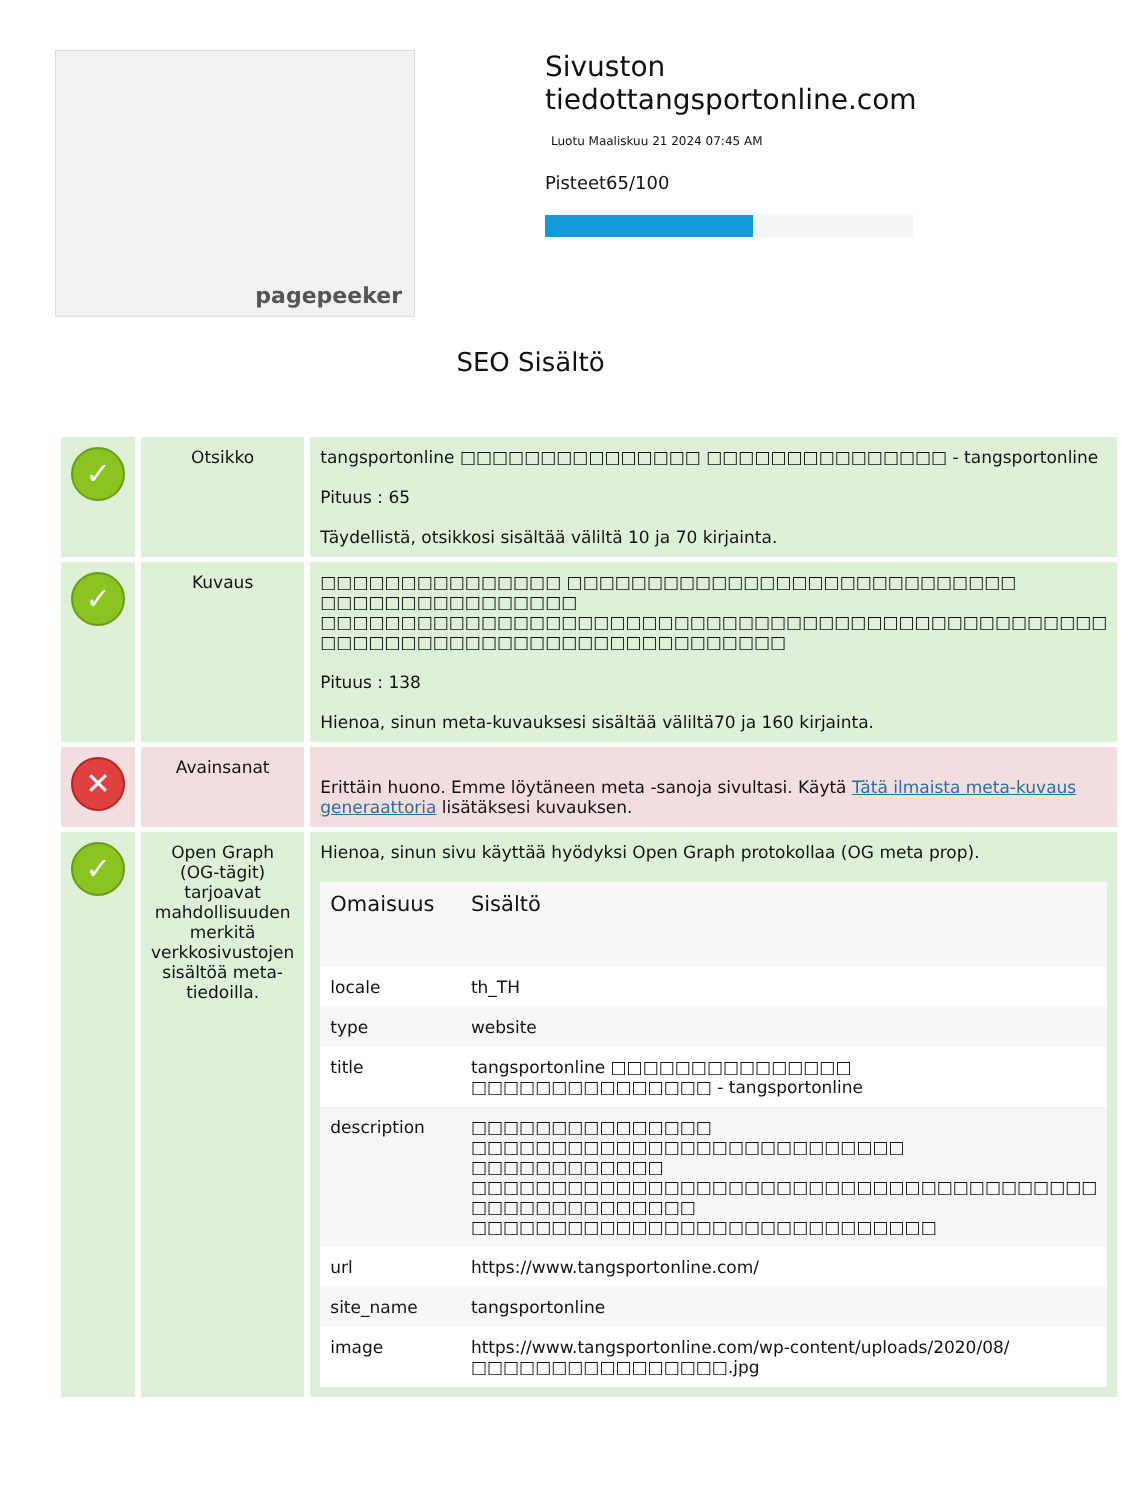pagepeeker
Sivuston tiedottangsportonline.com
Luotu Maaliskuu 21 2024 07:45 AM
Pisteet65/100
SEO Sisältö
| ✓ | Otsikko | tangsportonline □□□□□□□□□□□□□□□ □□□□□□□□□□□□□□□ - tangsportonline Pituus : 65 Täydellistä, otsikkosi sisältää väliltä 10 ja 70 kirjainta. |
| ✓ | Kuvaus | □□□□□□□□□□□□□□□ □□□□□□□□□□□□□□□□□□□□□□□□□□□□ □□□□□□□□□□□□□□□□ □□□□□□□□□□□□□□□□□□□□□□□□□□□□□□□□□□□□□□□□□□□□□□□□□ □□□□□□□□□□□□□□□□□□□□□□□□□□□□□ Pituus : 138 Hienoa, sinun meta-kuvauksesi sisältää väliltä70 ja 160 kirjainta. |
| ✕ | Avainsanat | Erittäin huono. Emme löytäneen meta -sanoja sivultasi. Käytä Tätä ilmaista meta-kuvaus generaattoria lisätäksesi kuvauksen. |
| ✓ | Open Graph (OG-tägit) tarjoavat mahdollisuuden merkitä verkkosivustojen sisältöä meta-tiedoilla. | Hienoa, sinun sivu käyttää hyödyksi Open Graph protokollaa (OG meta prop). / Omaisuus / Sisältö / / --- / --- / / locale / th_TH / / type / website / / title / tangsportonline □□□□□□□□□□□□□□□ □□□□□□□□□□□□□□□ - tangsportonline / / description / □□□□□□□□□□□□□□□ □□□□□□□□□□□□□□□□□□□□□□□□□□□ □□□□□□□□□□□□ □□□□□□□□□□□□□□□□□□□□□□□□□□□□□□□□□□□□□□□ □□□□□□□□□□□□□□ □□□□□□□□□□□□□□□□□□□□□□□□□□□□□ / / url / https://www.tangsportonline.com/ / / site_name / tangsportonline / / image / https://www.tangsportonline.com/wp-content/uploads/2020/08/□□□□□□□□□□□□□□□□.jpg / |